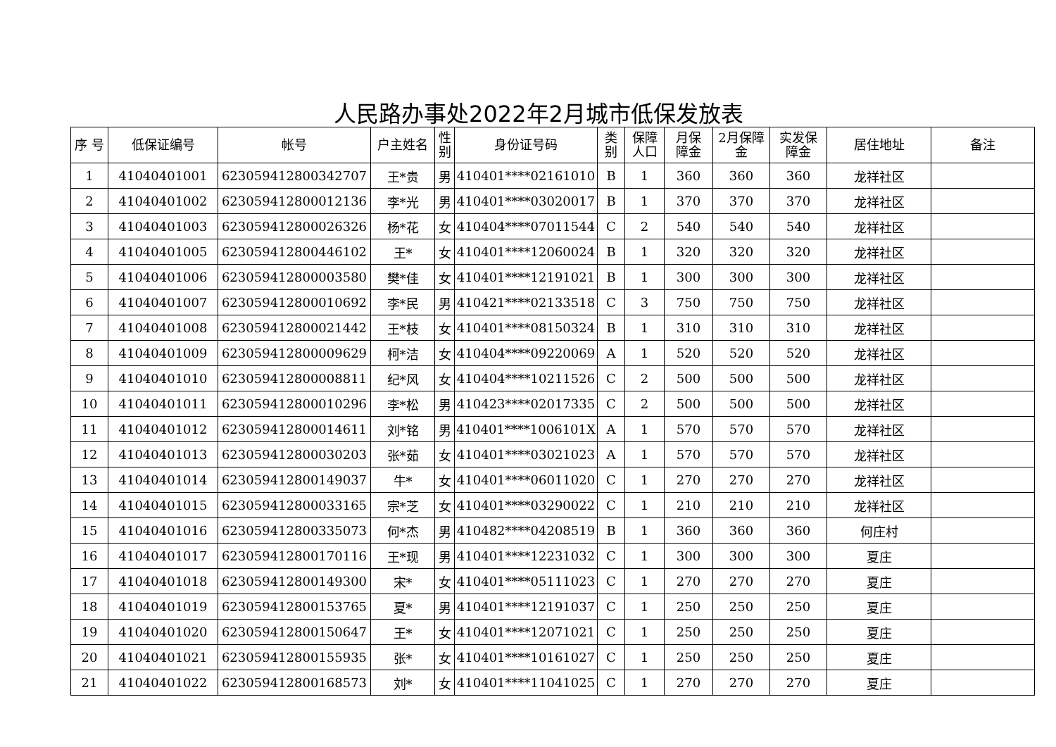人民路办事处2022年2月城市低保发放表
| 序 号 | 低保证编号 | 帐号 | 户主姓名 | 性 别 | 身份证号码 | 类 别 | 保障 人口 | 月保 障金 | 2月保障 金 | 实发保 障金 | 居住地址 | 备注 |
| --- | --- | --- | --- | --- | --- | --- | --- | --- | --- | --- | --- | --- |
| 1 | 41040401001 | 6230594128003427​07 | 王*贵 | 男 | 410401****02161010 | B | 1 | 360 | 360 | 360 | 龙祥社区 | |
| 2 | 41040401002 | 623059412800012136 | 李*光 | 男 | 410401****03020017 | B | 1 | 370 | 370 | 370 | 龙祥社区 | |
| 3 | 41040401003 | 623059412800026326 | 杨*花 | 女 | 410404****07011544 | C | 2 | 540 | 540 | 540 | 龙祥社区 | |
| 4 | 41040401005 | 623059412800446102 | 王* | 女 | 410401****12060024 | B | 1 | 320 | 320 | 320 | 龙祥社区 | |
| 5 | 41040401006 | 623059412800003580 | 樊*佳 | 女 | 410401****12191021 | B | 1 | 300 | 300 | 300 | 龙祥社区 | |
| 6 | 41040401007 | 623059412800010692 | 李*民 | 男 | 410421****02133518 | C | 3 | 750 | 750 | 750 | 龙祥社区 | |
| 7 | 41040401008 | 623059412800021442 | 王*枝 | 女 | 410401****08150324 | B | 1 | 310 | 310 | 310 | 龙祥社区 | |
| 8 | 41040401009 | 623059412800009629 | 柯*洁 | 女 | 410404****09220069 | A | 1 | 520 | 520 | 520 | 龙祥社区 | |
| 9 | 41040401010 | 623059412800008811 | 纪*风 | 女 | 410404****10211526 | C | 2 | 500 | 500 | 500 | 龙祥社区 | |
| 10 | 41040401011 | 623059412800010296 | 李*松 | 男 | 410423****02017335 | C | 2 | 500 | 500 | 500 | 龙祥社区 | |
| 11 | 41040401012 | 623059412800014611 | 刘*铭 | 男 | 410401****1006101X | A | 1 | 570 | 570 | 570 | 龙祥社区 | |
| 12 | 41040401013 | 623059412800030203 | 张*茹 | 女 | 410401****03021023 | A | 1 | 570 | 570 | 570 | 龙祥社区 | |
| 13 | 41040401014 | 623059412800149037 | 牛* | 女 | 410401****06011020 | C | 1 | 270 | 270 | 270 | 龙祥社区 | |
| 14 | 41040401015 | 623059412800033165 | 宗*芝 | 女 | 410401****03290022 | C | 1 | 210 | 210 | 210 | 龙祥社区 | |
| 15 | 41040401016 | 623059412800335073 | 何*杰 | 男 | 410482****04208519 | B | 1 | 360 | 360 | 360 | 何庄村 | |
| 16 | 41040401017 | 623059412800170116 | 王*现 | 男 | 410401****12231032 | C | 1 | 300 | 300 | 300 | 夏庄 | |
| 17 | 41040401018 | 623059412800149300 | 宋* | 女 | 410401****05111023 | C | 1 | 270 | 270 | 270 | 夏庄 | |
| 18 | 41040401019 | 623059412800153765 | 夏* | 男 | 410401****12191037 | C | 1 | 250 | 250 | 250 | 夏庄 | |
| 19 | 41040401020 | 623059412800150647 | 王* | 女 | 410401****12071021 | C | 1 | 250 | 250 | 250 | 夏庄 | |
| 20 | 41040401021 | 623059412800155935 | 张* | 女 | 410401****10161027 | C | 1 | 250 | 250 | 250 | 夏庄 | |
| 21 | 41040401022 | 623059412800168573 | 刘* | 女 | 410401****11041025 | C | 1 | 270 | 270 | 270 | 夏庄 | |